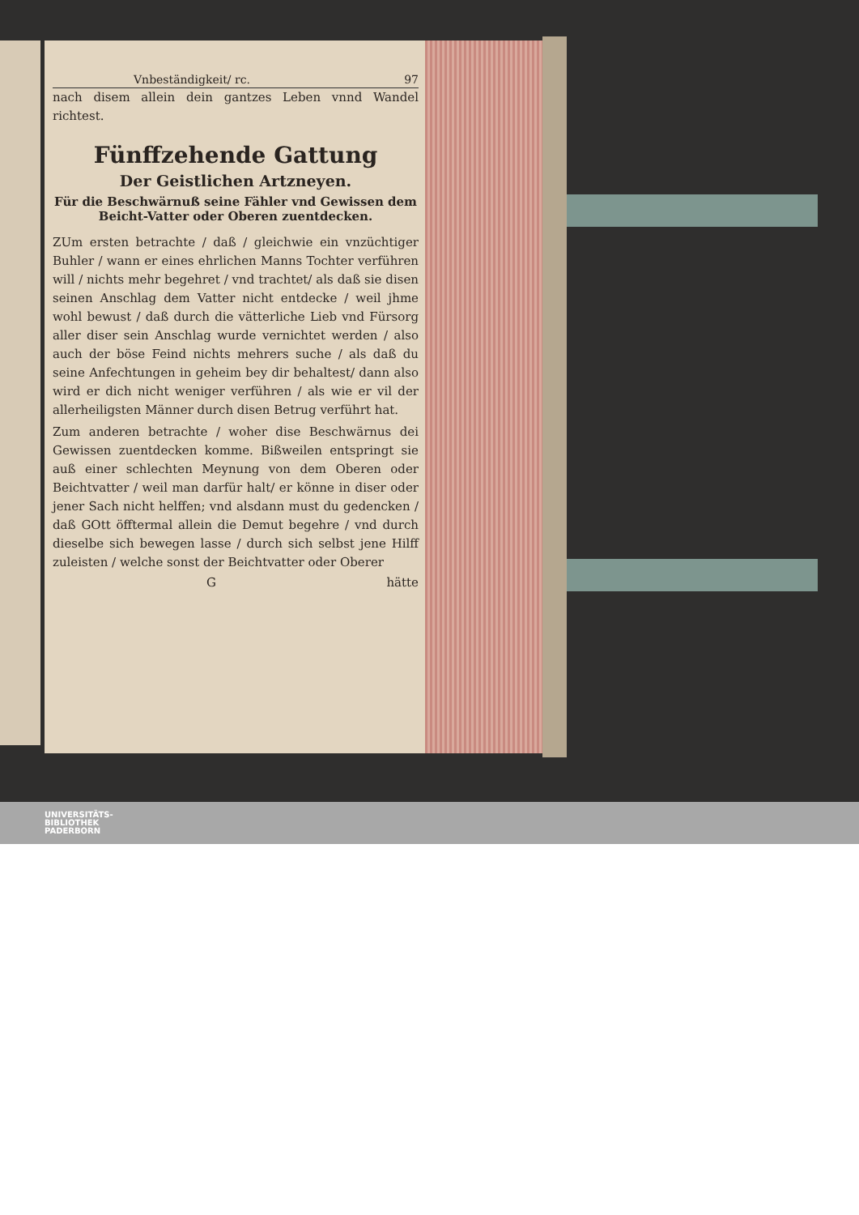Vnbeständigkeit/ rc. 97
nach disem allein dein gantzes Leben vnnd Wandel richtest.
Fünffzehende Gattung
Der Geistlichen Artzneyen.
Für die Beschwärnuß seine Fähler vnd Gewissen dem Beicht-Vatter oder Oberen zuentdecken.
ZUm ersten betrachte / daß / gleichwie ein vnzüchtiger Buhler / wann er eines ehrlichen Manns Tochter verführen will / nichts mehr begehret / vnd trachtet/ als daß sie disen seinen Anschlag dem Vatter nicht entdecke / weil jhme wohl bewust / daß durch die vätterliche Lieb vnd Fürsorg aller diser sein Anschlag wurde vernichtet werden / also auch der böse Feind nichts mehrers suche / als daß du seine Anfechtungen in geheim bey dir behaltest/ dann also wird er dich nicht weniger verführen / als wie er vil der allerheiligsten Männer durch disen Betrug verführt hat.
Zum anderen betrachte / woher dise Beschwärnus dei Gewissen zuentdecken komme. Bißweilen entspringt sie auß einer schlechten Meynung von dem Oberen oder Beichtvatter / weil man darfür halt/ er könne in diser oder jener Sach nicht helffen; vnd alsdann must du gedencken / daß GOtt öfftermal allein die Demut begehre / vnd durch dieselbe sich bewegen lasse / durch sich selbst jene Hilff zuleisten / welche sonst der Beichtvatter oder Oberer
G hätte
UNIVERSITÄTS-
BIBLIOTHEK
PADERBORN